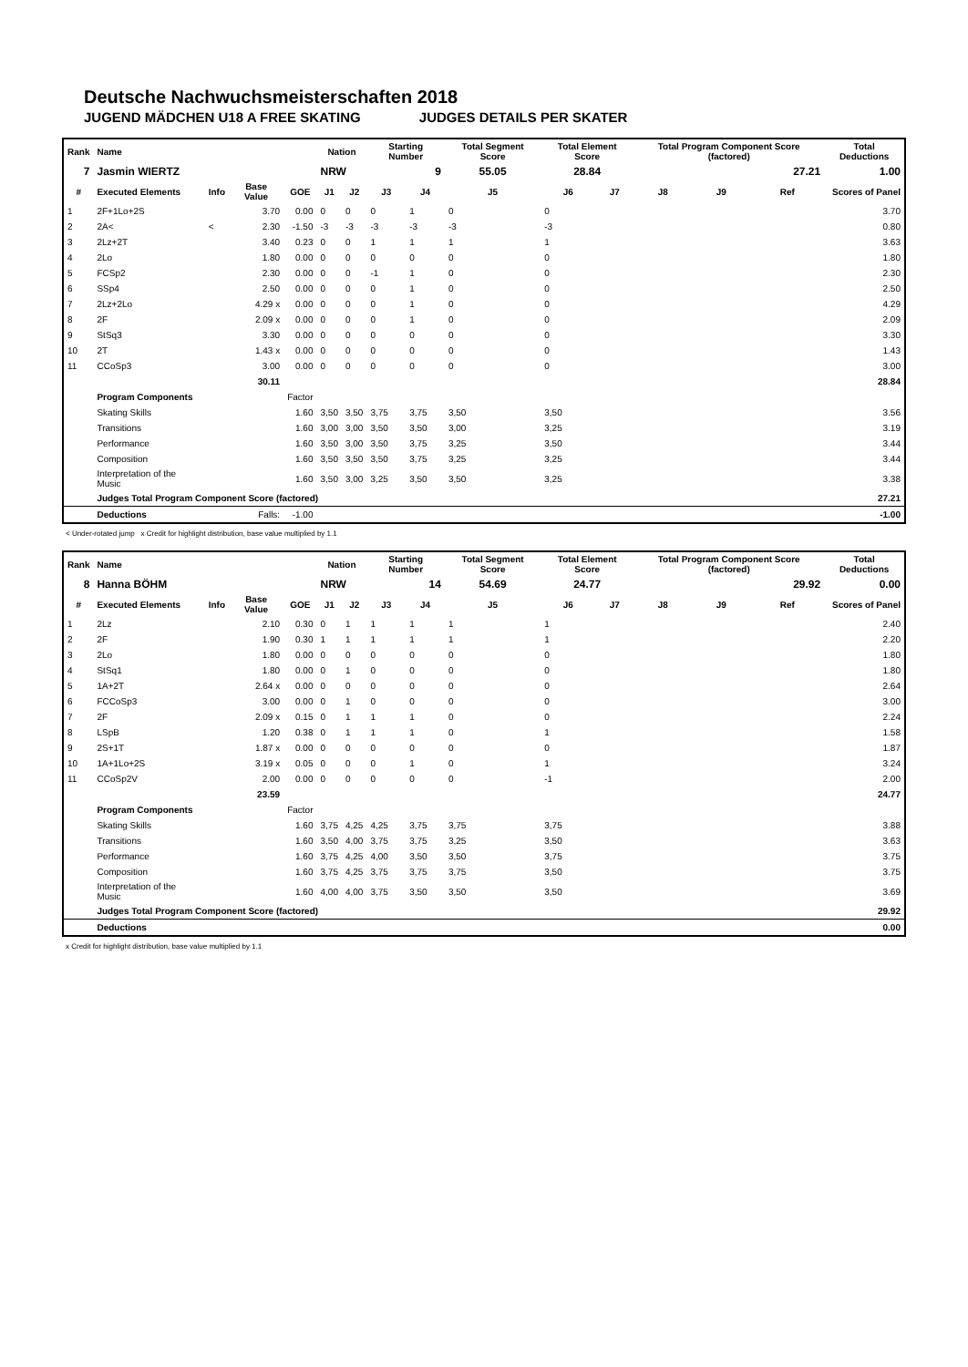Deutsche Nachwuchsmeisterschaften 2018
JUGEND MÄDCHEN U18 A FREE SKATING JUDGES DETAILS PER SKATER
| Rank | Name | | | | Nation | | Starting Number | | Total Segment Score | Total Element Score | | Total Program Component Score (factored) | | | Total Deductions |
| --- | --- | --- | --- | --- | --- | --- | --- | --- | --- | --- | --- | --- | --- | --- | --- |
| 7 | Jasmin WIERTZ | | | | NRW | | 9 | | 55.05 | 28.84 | | 27.21 | | | 1.00 |
| # | Executed Elements | Info | Base Value | GOE | J1 | J2 | J3 | J4 | J5 | J6 | J7 | J8 | J9 | Ref | Scores of Panel |
| 1 | 2F+1Lo+2S | | 3.70 | 0.00 | 0 | 0 | 0 | 1 | 0 | 0 | | | | | 3.70 |
| 2 | 2A< | < | 2.30 | -1.50 | -3 | -3 | -3 | -3 | -3 | -3 | | | | | 0.80 |
| 3 | 2Lz+2T | | 3.40 | 0.23 | 0 | 0 | 1 | 1 | 1 | 1 | | | | | 3.63 |
| 4 | 2Lo | | 1.80 | 0.00 | 0 | 0 | 0 | 0 | 0 | 0 | | | | | 1.80 |
| 5 | FCSp2 | | 2.30 | 0.00 | 0 | 0 | -1 | 1 | 0 | 0 | | | | | 2.30 |
| 6 | SSp4 | | 2.50 | 0.00 | 0 | 0 | 0 | 1 | 0 | 0 | | | | | 2.50 |
| 7 | 2Lz+2Lo | | 4.29 x | 0.00 | 0 | 0 | 0 | 1 | 0 | 0 | | | | | 4.29 |
| 8 | 2F | | 2.09 x | 0.00 | 0 | 0 | 0 | 1 | 0 | 0 | | | | | 2.09 |
| 9 | StSq3 | | 3.30 | 0.00 | 0 | 0 | 0 | 0 | 0 | 0 | | | | | 3.30 |
| 10 | 2T | | 1.43 x | 0.00 | 0 | 0 | 0 | 0 | 0 | 0 | | | | | 1.43 |
| 11 | CCoSp3 | | 3.00 | 0.00 | 0 | 0 | 0 | 0 | 0 | 0 | | | | | 3.00 |
| | | | 30.11 | | | | | | | | | | | | 28.84 |
| | Program Components | | | Factor | | | | | | | | | | | |
| | Skating Skills | | | 1.60 | 3,50 | 3,50 | 3,75 | 3,75 | 3,50 | 3,50 | | | | | 3.56 |
| | Transitions | | | 1.60 | 3,00 | 3,00 | 3,50 | 3,50 | 3,00 | 3,25 | | | | | 3.19 |
| | Performance | | | 1.60 | 3,50 | 3,00 | 3,50 | 3,75 | 3,25 | 3,50 | | | | | 3.44 |
| | Composition | | | 1.60 | 3,50 | 3,50 | 3,50 | 3,75 | 3,25 | 3,25 | | | | | 3.44 |
| | Interpretation of the Music | | | 1.60 | 3,50 | 3,00 | 3,25 | 3,50 | 3,50 | 3,25 | | | | | 3.38 |
| | Judges Total Program Component Score (factored) | | | | | | | | | | | | | | 27.21 |
| | Deductions | | Falls: | -1.00 | | | | | | | | | | | -1.00 |
< Under-rotated jump x Credit for highlight distribution, base value multiplied by 1.1
| Rank | Name | | | | Nation | | Starting Number | | Total Segment Score | Total Element Score | | Total Program Component Score (factored) | | | Total Deductions |
| --- | --- | --- | --- | --- | --- | --- | --- | --- | --- | --- | --- | --- | --- | --- | --- |
| 8 | Hanna BÖHM | | | | NRW | | 14 | | 54.69 | 24.77 | | 29.92 | | | 0.00 |
| # | Executed Elements | Info | Base Value | GOE | J1 | J2 | J3 | J4 | J5 | J6 | J7 | J8 | J9 | Ref | Scores of Panel |
| 1 | 2Lz | | 2.10 | 0.30 | 0 | 1 | 1 | 1 | 1 | 1 | | | | | 2.40 |
| 2 | 2F | | 1.90 | 0.30 | 1 | 1 | 1 | 1 | 1 | 1 | | | | | 2.20 |
| 3 | 2Lo | | 1.80 | 0.00 | 0 | 0 | 0 | 0 | 0 | 0 | | | | | 1.80 |
| 4 | StSq1 | | 1.80 | 0.00 | 0 | 1 | 0 | 0 | 0 | 0 | | | | | 1.80 |
| 5 | 1A+2T | | 2.64 x | 0.00 | 0 | 0 | 0 | 0 | 0 | 0 | | | | | 2.64 |
| 6 | FCCoSp3 | | 3.00 | 0.00 | 0 | 1 | 0 | 0 | 0 | 0 | | | | | 3.00 |
| 7 | 2F | | 2.09 x | 0.15 | 0 | 1 | 1 | 1 | 0 | 0 | | | | | 2.24 |
| 8 | LSpB | | 1.20 | 0.38 | 0 | 1 | 1 | 1 | 0 | 1 | | | | | 1.58 |
| 9 | 2S+1T | | 1.87 x | 0.00 | 0 | 0 | 0 | 0 | 0 | 0 | | | | | 1.87 |
| 10 | 1A+1Lo+2S | | 3.19 x | 0.05 | 0 | 0 | 0 | 1 | 0 | 1 | | | | | 3.24 |
| 11 | CCoSp2V | | 2.00 | 0.00 | 0 | 0 | 0 | 0 | 0 | -1 | | | | | 2.00 |
| | | | 23.59 | | | | | | | | | | | | 24.77 |
| | Program Components | | | Factor | | | | | | | | | | | |
| | Skating Skills | | | 1.60 | 3,75 | 4,25 | 4,25 | 3,75 | 3,75 | 3,75 | | | | | 3.88 |
| | Transitions | | | 1.60 | 3,50 | 4,00 | 3,75 | 3,75 | 3,25 | 3,50 | | | | | 3.63 |
| | Performance | | | 1.60 | 3,75 | 4,25 | 4,00 | 3,50 | 3,50 | 3,75 | | | | | 3.75 |
| | Composition | | | 1.60 | 3,75 | 4,25 | 3,75 | 3,75 | 3,75 | 3,50 | | | | | 3.75 |
| | Interpretation of the Music | | | 1.60 | 4,00 | 4,00 | 3,75 | 3,50 | 3,50 | 3,50 | | | | | 3.69 |
| | Judges Total Program Component Score (factored) | | | | | | | | | | | | | | 29.92 |
| | Deductions | | | | | | | | | | | | | | 0.00 |
x Credit for highlight distribution, base value multiplied by 1.1